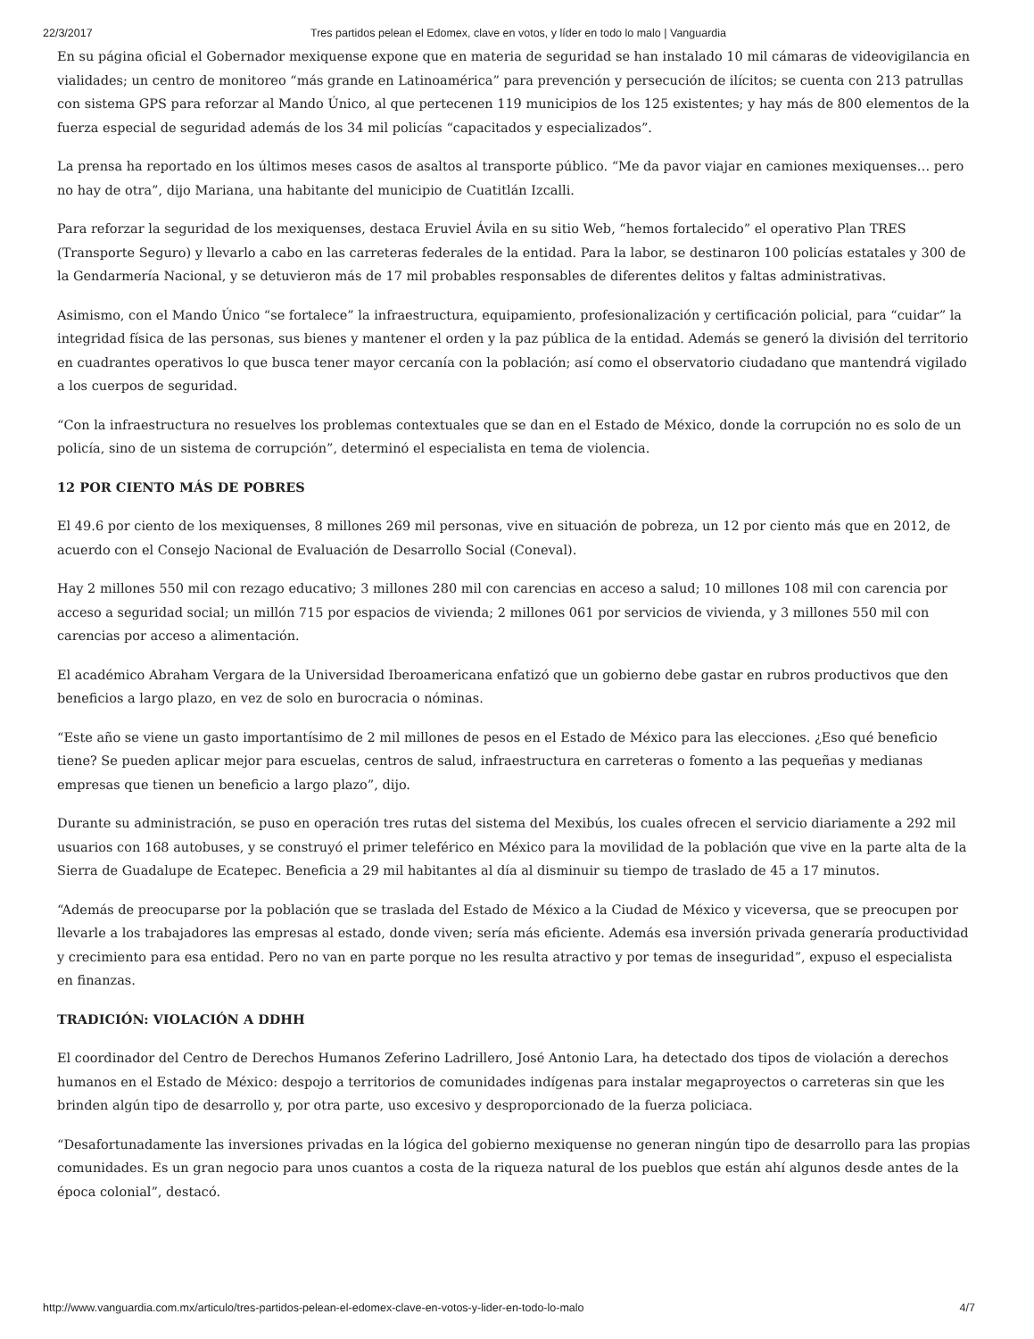22/3/2017 Tres partidos pelean el Edomex, clave en votos, y líder en todo lo malo | Vanguardia
En su página oficial el Gobernador mexiquense expone que en materia de seguridad se han instalado 10 mil cámaras de videovigilancia en vialidades; un centro de monitoreo “más grande en Latinoamérica” para prevención y persecución de ilícitos; se cuenta con 213 patrullas con sistema GPS para reforzar al Mando Único, al que pertecenen 119 municipios de los 125 existentes; y hay más de 800 elementos de la fuerza especial de seguridad además de los 34 mil policías “capacitados y especializados”.
La prensa ha reportado en los últimos meses casos de asaltos al transporte público. “Me da pavor viajar en camiones mexiquenses… pero no hay de otra”, dijo Mariana, una habitante del municipio de Cuatitlán Izcalli.
Para reforzar la seguridad de los mexiquenses, destaca Eruviel Ávila en su sitio Web, “hemos fortalecido” el operativo Plan TRES (Transporte Seguro) y llevarlo a cabo en las carreteras federales de la entidad. Para la labor, se destinaron 100 policías estatales y 300 de la Gendarmería Nacional, y se detuvieron más de 17 mil probables responsables de diferentes delitos y faltas administrativas.
Asimismo, con el Mando Único “se fortalece” la infraestructura, equipamiento, profesionalización y certificación policial, para “cuidar” la integridad física de las personas, sus bienes y mantener el orden y la paz pública de la entidad. Además se generó la división del territorio en cuadrantes operativos lo que busca tener mayor cercanía con la población; así como el observatorio ciudadano que mantendrá vigilado a los cuerpos de seguridad.
“Con la infraestructura no resuelves los problemas contextuales que se dan en el Estado de México, donde la corrupción no es solo de un policía, sino de un sistema de corrupción”, determinó el especialista en tema de violencia.
12 POR CIENTO MÁS DE POBRES
El 49.6 por ciento de los mexiquenses, 8 millones 269 mil personas, vive en situación de pobreza, un 12 por ciento más que en 2012, de acuerdo con el Consejo Nacional de Evaluación de Desarrollo Social (Coneval).
Hay 2 millones 550 mil con rezago educativo; 3 millones 280 mil con carencias en acceso a salud; 10 millones 108 mil con carencia por acceso a seguridad social; un millón 715 por espacios de vivienda; 2 millones 061 por servicios de vivienda, y 3 millones 550 mil con carencias por acceso a alimentación.
El académico Abraham Vergara de la Universidad Iberoamericana enfatizó que un gobierno debe gastar en rubros productivos que den beneficios a largo plazo, en vez de solo en burocracia o nóminas.
“Este año se viene un gasto importantísimo de 2 mil millones de pesos en el Estado de México para las elecciones. ¿Eso qué beneficio tiene? Se pueden aplicar mejor para escuelas, centros de salud, infraestructura en carreteras o fomento a las pequeñas y medianas empresas que tienen un beneficio a largo plazo”, dijo.
Durante su administración, se puso en operación tres rutas del sistema del Mexibús, los cuales ofrecen el servicio diariamente a 292 mil usuarios con 168 autobuses, y se construyó el primer teleférico en México para la movilidad de la población que vive en la parte alta de la Sierra de Guadalupe de Ecatepec. Beneficia a 29 mil habitantes al día al disminuir su tiempo de traslado de 45 a 17 minutos.
“Además de preocuparse por la población que se traslada del Estado de México a la Ciudad de México y viceversa, que se preocupen por llevarle a los trabajadores las empresas al estado, donde viven; sería más eficiente. Además esa inversión privada generaría productividad y crecimiento para esa entidad. Pero no van en parte porque no les resulta atractivo y por temas de inseguridad”, expuso el especialista en finanzas.
TRADICIÓN: VIOLACIÓN A DDHH
El coordinador del Centro de Derechos Humanos Zeferino Ladrillero, José Antonio Lara, ha detectado dos tipos de violación a derechos humanos en el Estado de México: despojo a territorios de comunidades indígenas para instalar megaproyectos o carreteras sin que les brinden algún tipo de desarrollo y, por otra parte, uso excesivo y desproporcionado de la fuerza policiaca.
“Desafortunadamente las inversiones privadas en la lógica del gobierno mexiquense no generan ningún tipo de desarrollo para las propias comunidades. Es un gran negocio para unos cuantos a costa de la riqueza natural de los pueblos que están ahí algunos desde antes de la época colonial”, destacó.
http://www.vanguardia.com.mx/articulo/tres-partidos-pelean-el-edomex-clave-en-votos-y-lider-en-todo-lo-malo 4/7